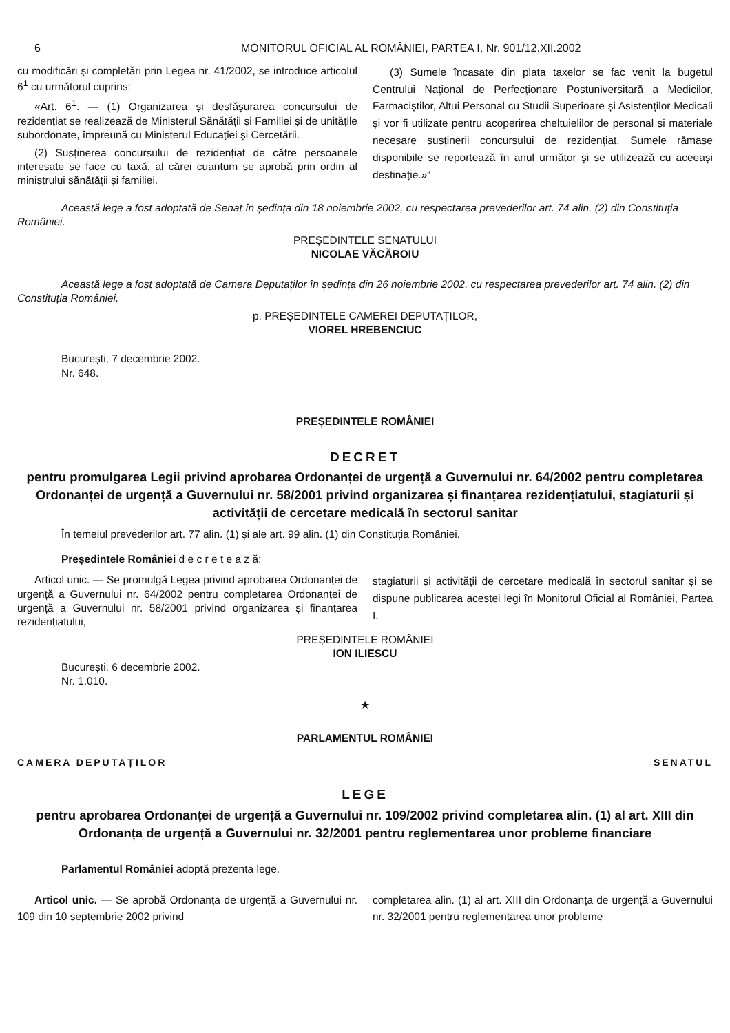6 MONITORUL OFICIAL AL ROMÂNIEI, PARTEA I, Nr. 901/12.XII.2002
cu modificări și completări prin Legea nr. 41/2002, se introduce articolul 6<sup>1</sup> cu următorul cuprins:
«Art. 6<sup>1</sup>. — (1) Organizarea și desfășurarea concursului de rezidențiat se realizează de Ministerul Sănătății și Familiei și de unitățile subordonate, împreună cu Ministerul Educației și Cercetării.
(2) Susținerea concursului de rezidențiat de către persoanele interesate se face cu taxă, al cărei cuantum se aprobă prin ordin al ministrului sănătății și familiei.
(3) Sumele încasate din plata taxelor se fac venit la bugetul Centrului Național de Perfecționare Postuniversitară a Medicilor, Farmaciștilor, Altui Personal cu Studii Superioare și Asistenților Medicali și vor fi utilizate pentru acoperirea cheltuielilor de personal și materiale necesare susținerii concursului de rezidențiat. Sumele rămase disponibile se reportează în anul următor și se utilizează cu aceeași destinație.»“
Această lege a fost adoptată de Senat în ședința din 18 noiembrie 2002, cu respectarea prevederilor art. 74 alin. (2) din Constituția României.
PREȘEDINTELE SENATULUI
NICOLAE VĂCĂROIU
Această lege a fost adoptată de Camera Deputaților în ședința din 26 noiembrie 2002, cu respectarea prevederilor art. 74 alin. (2) din Constituția României.
p. PREȘEDINTELE CAMEREI DEPUTAȚILOR,
VIOREL HREBENCIUC
București, 7 decembrie 2002.
Nr. 648.
PREȘEDINTELE ROMÂNIEI
DECRET
pentru promulgarea Legii privind aprobarea Ordonanței de urgență a Guvernului nr. 64/2002 pentru completarea Ordonanței de urgență a Guvernului nr. 58/2001 privind organizarea și finanțarea rezidențiatului, stagiaturii și activității de cercetare medicală în sectorul sanitar
În temeiul prevederilor art. 77 alin. (1) și ale art. 99 alin. (1) din Constituția României,
Președintele României d e c r e t e a z ă:
Articol unic. — Se promulgă Legea privind aprobarea Ordonanței de urgență a Guvernului nr. 64/2002 pentru completarea Ordonanței de urgență a Guvernului nr. 58/2001 privind organizarea și finanțarea rezidențiatului,
stagiaturii și activității de cercetare medicală în sectorul sanitar și se dispune publicarea acestei legi în Monitorul Oficial al României, Partea I.
PREȘEDINTELE ROMÂNIEI
ION ILIESCU
București, 6 decembrie 2002.
Nr. 1.010.
★
PARLAMENTUL ROMÂNIEI
CAMERA DEPUTAȚILOR SENATUL
LEGE
pentru aprobarea Ordonanței de urgență a Guvernului nr. 109/2002 privind completarea alin. (1) al art. XIII din Ordonanța de urgență a Guvernului nr. 32/2001 pentru reglementarea unor probleme financiare
Parlamentul României adoptă prezenta lege.
Articol unic. — Se aprobă Ordonanța de urgență a Guvernului nr. 109 din 10 septembrie 2002 privind
completarea alin. (1) al art. XIII din Ordonanța de urgență a Guvernului nr. 32/2001 pentru reglementarea unor probleme